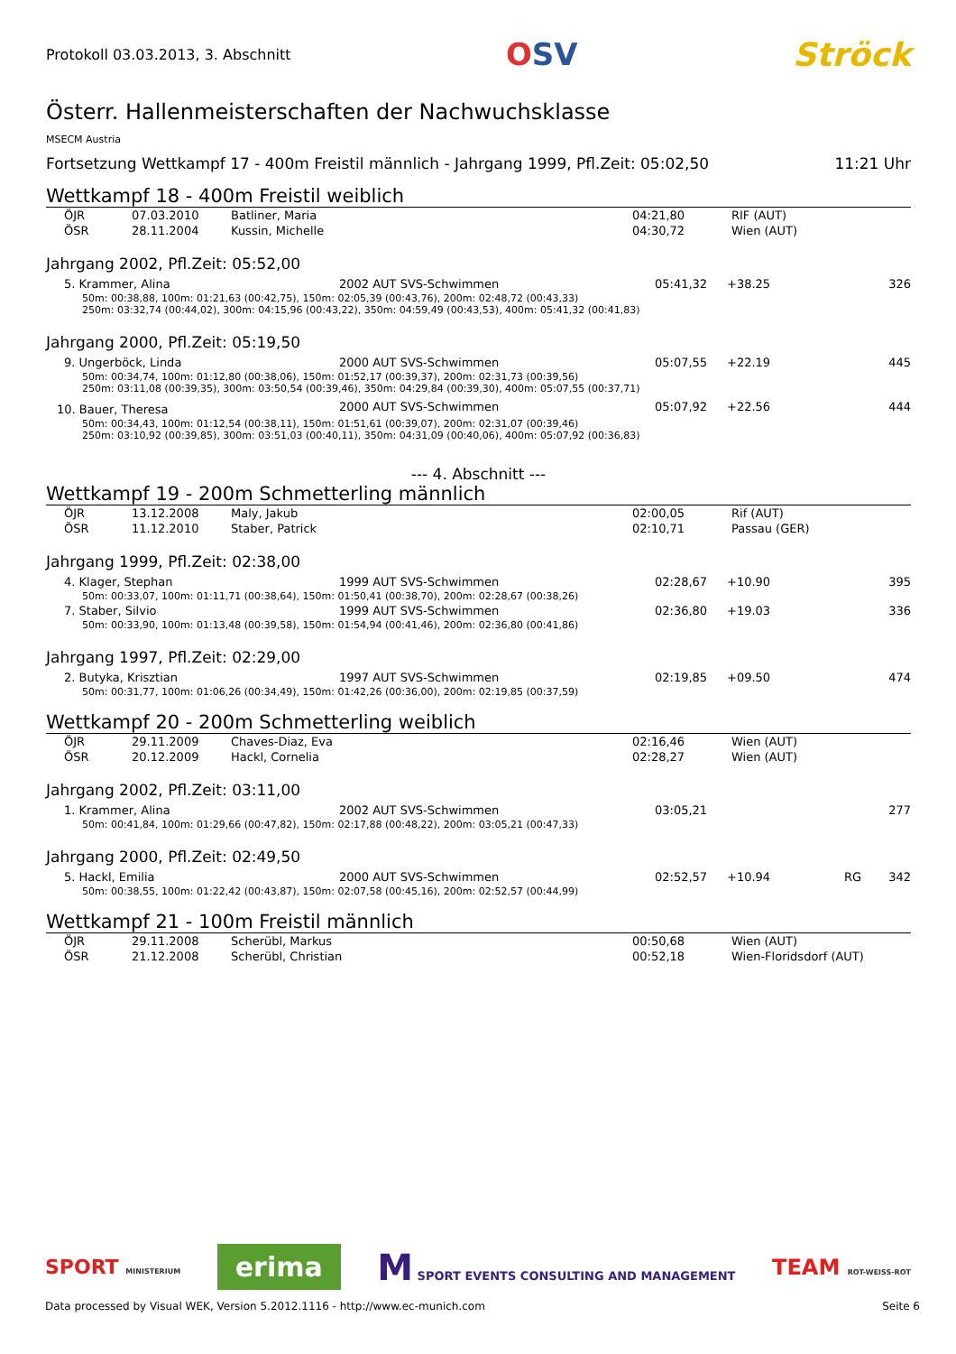Protokoll 03.03.2013, 3. Abschnitt OSV Ströck
Österr. Hallenmeisterschaften der Nachwuchsklasse
MSECM Austria
Fortsetzung Wettkampf 17 - 400m Freistil männlich - Jahrgang 1999, Pfl.Zeit: 05:02,50 11:21 Uhr
Wettkampf 18 - 400m Freistil weiblich
| ÖJR | 07.03.2010 | Batliner, Maria | 04:21,80 | RIF (AUT) |
| ÖSR | 28.11.2004 | Kussin, Michelle | 04:30,72 | Wien (AUT) |
Jahrgang 2002, Pfl.Zeit: 05:52,00
| 5. Krammer, Alina | 2002 AUT SVS-Schwimmen | 05:41,32 | +38.25 | 326 |
| 50m: 00:38,88, 100m: 01:21,63 (00:42,75), 150m: 02:05,39 (00:43,76), 200m: 02:48,72 (00:43,33) 250m: 03:32,74 (00:44,02), 300m: 04:15,96 (00:43,22), 350m: 04:59,49 (00:43,53), 400m: 05:41,32 (00:41,83) | | | | |
Jahrgang 2000, Pfl.Zeit: 05:19,50
| 9. Ungerböck, Linda | 2000 AUT SVS-Schwimmen | 05:07,55 | +22.19 | 445 |
| 50m: 00:34,74, 100m: 01:12,80 (00:38,06), 150m: 01:52,17 (00:39,37), 200m: 02:31,73 (00:39,56) 250m: 03:11,08 (00:39,35), 300m: 03:50,54 (00:39,46), 350m: 04:29,84 (00:39,30), 400m: 05:07,55 (00:37,71) | | | | |
| 10. Bauer, Theresa | 2000 AUT SVS-Schwimmen | 05:07,92 | +22.56 | 444 |
| 50m: 00:34,43, 100m: 01:12,54 (00:38,11), 150m: 01:51,61 (00:39,07), 200m: 02:31,07 (00:39,46) 250m: 03:10,92 (00:39,85), 300m: 03:51,03 (00:40,11), 350m: 04:31,09 (00:40,06), 400m: 05:07,92 (00:36,83) | | | | |
--- 4. Abschnitt ---
Wettkampf 19 - 200m Schmetterling männlich
| ÖJR | 13.12.2008 | Maly, Jakub | 02:00,05 | Rif (AUT) |
| ÖSR | 11.12.2010 | Staber, Patrick | 02:10,71 | Passau (GER) |
Jahrgang 1999, Pfl.Zeit: 02:38,00
| 4. Klager, Stephan | 1999 AUT SVS-Schwimmen | 02:28,67 | +10.90 | 395 |
| 50m: 00:33,07, 100m: 01:11,71 (00:38,64), 150m: 01:50,41 (00:38,70), 200m: 02:28,67 (00:38,26) | | | | |
| 7. Staber, Silvio | 1999 AUT SVS-Schwimmen | 02:36,80 | +19.03 | 336 |
| 50m: 00:33,90, 100m: 01:13,48 (00:39,58), 150m: 01:54,94 (00:41,46), 200m: 02:36,80 (00:41,86) | | | | |
Jahrgang 1997, Pfl.Zeit: 02:29,00
| 2. Butyka, Krisztian | 1997 AUT SVS-Schwimmen | 02:19,85 | +09.50 | 474 |
| 50m: 00:31,77, 100m: 01:06,26 (00:34,49), 150m: 01:42,26 (00:36,00), 200m: 02:19,85 (00:37,59) | | | | |
Wettkampf 20 - 200m Schmetterling weiblich
| ÖJR | 29.11.2009 | Chaves-Diaz, Eva | 02:16,46 | Wien (AUT) |
| ÖSR | 20.12.2009 | Hackl, Cornelia | 02:28,27 | Wien (AUT) |
Jahrgang 2002, Pfl.Zeit: 03:11,00
| 1. Krammer, Alina | 2002 AUT SVS-Schwimmen | 03:05,21 | | 277 |
| 50m: 00:41,84, 100m: 01:29,66 (00:47,82), 150m: 02:17,88 (00:48,22), 200m: 03:05,21 (00:47,33) | | | | |
Jahrgang 2000, Pfl.Zeit: 02:49,50
| 5. Hackl, Emilia | 2000 AUT SVS-Schwimmen | 02:52,57 | +10.94 | RG | 342 |
| 50m: 00:38,55, 100m: 01:22,42 (00:43,87), 150m: 02:07,58 (00:45,16), 200m: 02:52,57 (00:44,99) | | | | | |
Wettkampf 21 - 100m Freistil männlich
| ÖJR | 29.11.2008 | Scherübl, Markus | 00:50,68 | Wien (AUT) |
| ÖSR | 21.12.2008 | Scherübl, Christian | 00:52,18 | Wien-Floridsdorf (AUT) |
SPORT MINISTERIUM erima M SPORT EVENTS CONSULTING AND MANAGEMENT TEAM ROT-WEISS-ROT
Data processed by Visual WEK, Version 5.2012.1116 - http://www.ec-munich.com Seite 6